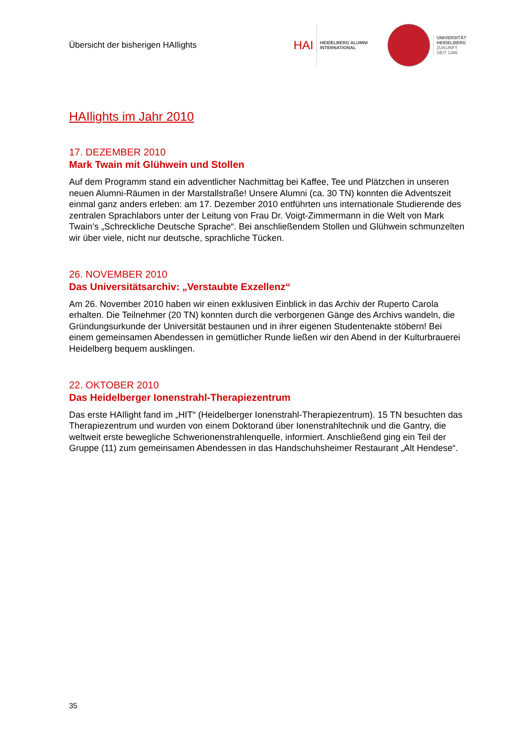Übersicht der bisherigen HAIlights
HAI
HEIDELBERG ALUMNI
INTERNATIONAL
UNIVERSITÄT
HEIDELBERG
ZUKUNFT
SEIT 1386
HAIlights im Jahr 2010
17. DEZEMBER 2010
Mark Twain mit Glühwein und Stollen
Auf dem Programm stand ein adventlicher Nachmittag bei Kaffee, Tee und Plätzchen in unseren neuen Alumni-Räumen in der Marstallstraße! Unsere Alumni (ca. 30 TN) konnten die Adventszeit einmal ganz anders erleben: am 17. Dezember 2010 entführten uns internationale Studierende des zentralen Sprachlabors unter der Leitung von Frau Dr. Voigt-Zimmermann in die Welt von Mark Twain’s „Schreckliche Deutsche Sprache“. Bei anschließendem Stollen und Glühwein schmunzelten wir über viele, nicht nur deutsche, sprachliche Tücken.
26. NOVEMBER 2010
Das Universitätsarchiv: „Verstaubte Exzellenz“
Am 26. November 2010 haben wir einen exklusiven Einblick in das Archiv der Ruperto Carola erhalten. Die Teilnehmer (20 TN) konnten durch die verborgenen Gänge des Archivs wandeln, die Gründungsurkunde der Universität bestaunen und in ihrer eigenen Studentenakte stöbern! Bei einem gemeinsamen Abendessen in gemütlicher Runde ließen wir den Abend in der Kulturbrauerei Heidelberg bequem ausklingen.
22. OKTOBER 2010
Das Heidelberger Ionenstrahl-Therapiezentrum
Das erste HAIlight fand im „HIT“ (Heidelberger Ionenstrahl-Therapiezentrum). 15 TN besuchten das Therapiezentrum und wurden von einem Doktorand über Ionenstrahltechnik und die Gantry, die weltweit erste bewegliche Schwerionenstrahlenquelle, informiert. Anschließend ging ein Teil der Gruppe (11) zum gemeinsamen Abendessen in das Handschuhsheimer Restaurant „Alt Hendese“.
35